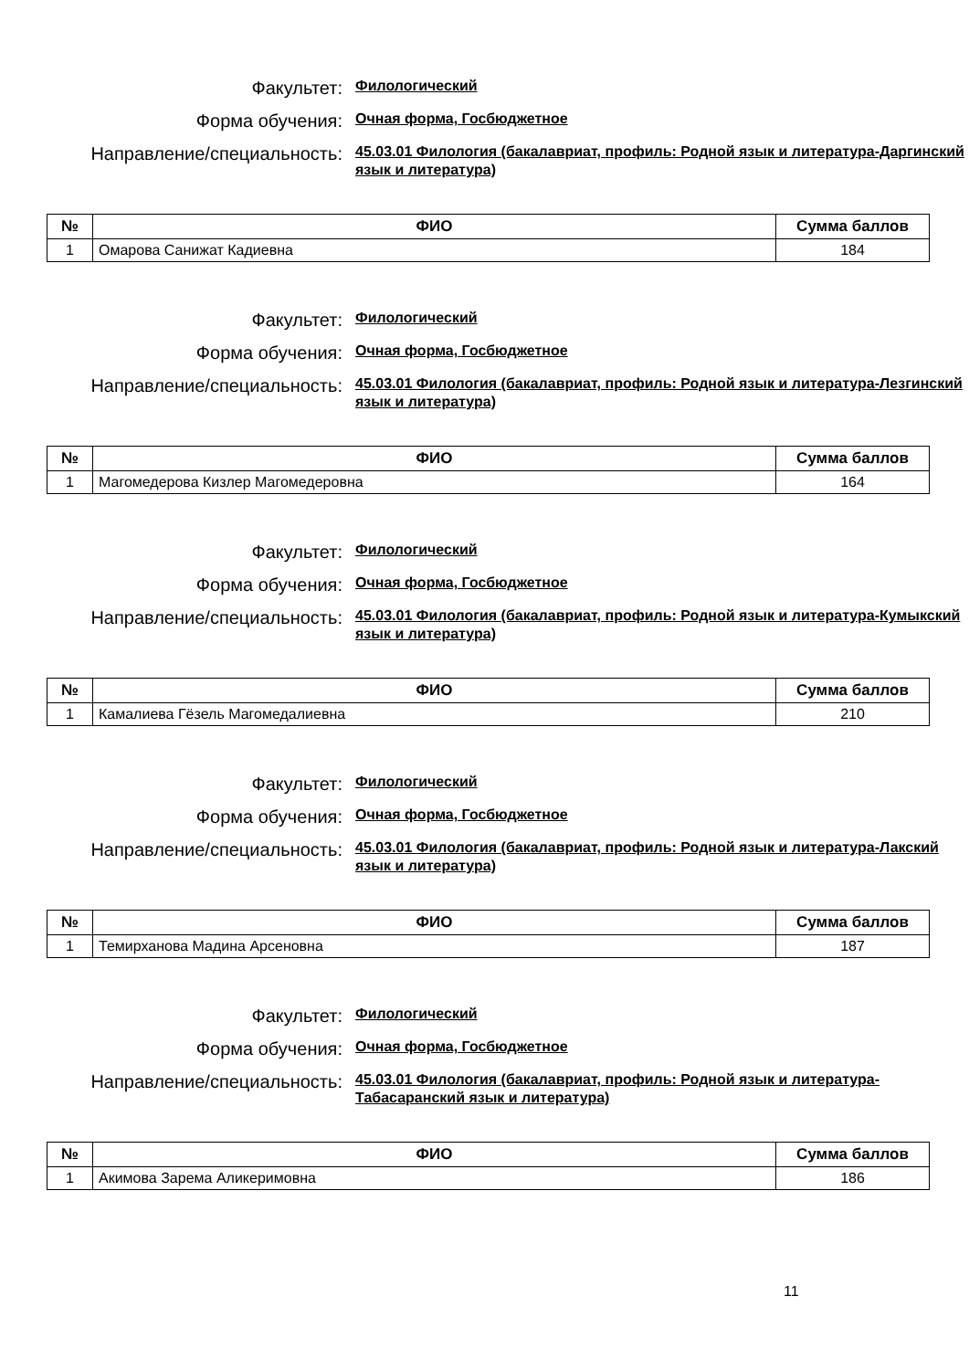Факультет:
Филологический
Форма обучения:
Очная форма, Госбюджетное
Направление/специальность:
45.03.01 Филология (бакалавриат, профиль: Родной язык и литература-Даргинский язык и литература)
| № | ФИО | Сумма баллов |
| --- | --- | --- |
| 1 | Омарова Санижат Кадиевна | 184 |
Факультет:
Филологический
Форма обучения:
Очная форма, Госбюджетное
Направление/специальность:
45.03.01 Филология (бакалавриат, профиль: Родной язык и литература-Лезгинский язык и литература)
| № | ФИО | Сумма баллов |
| --- | --- | --- |
| 1 | Магомедерова Кизлер Магомедеровна | 164 |
Факультет:
Филологический
Форма обучения:
Очная форма, Госбюджетное
Направление/специальность:
45.03.01 Филология (бакалавриат, профиль: Родной язык и литература-Кумыкский язык и литература)
| № | ФИО | Сумма баллов |
| --- | --- | --- |
| 1 | Камалиева Гёзель Магомедалиевна | 210 |
Факультет:
Филологический
Форма обучения:
Очная форма, Госбюджетное
Направление/специальность:
45.03.01 Филология (бакалавриат, профиль: Родной язык и литература-Лакский язык и литература)
| № | ФИО | Сумма баллов |
| --- | --- | --- |
| 1 | Темирханова Мадина Арсеновна | 187 |
Факультет:
Филологический
Форма обучения:
Очная форма, Госбюджетное
Направление/специальность:
45.03.01 Филология (бакалавриат, профиль: Родной язык и литература-Табасаранский язык и литература)
| № | ФИО | Сумма баллов |
| --- | --- | --- |
| 1 | Акимова Зарема Аликеримовна | 186 |
11